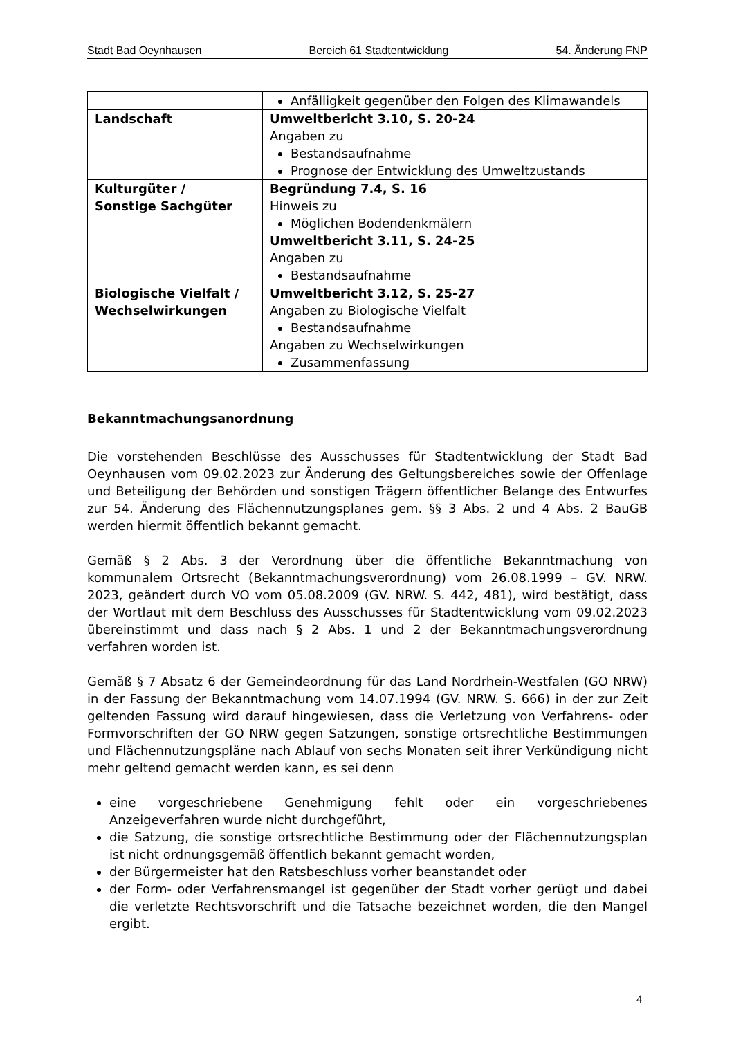Stadt Bad Oeynhausen Bereich 61 Stadtentwicklung 54. Änderung FNP
| | Anfälligkeit gegenüber den Folgen des Klimawandels |
| Landschaft | Umweltbericht 3.10, S. 20-24 Angaben zu Bestandsaufnahme Prognose der Entwicklung des Umweltzustands |
| Kulturgüter / Sonstige Sachgüter | Begründung 7.4, S. 16 Hinweis zu Möglichen Bodendenkmälern Umweltbericht 3.11, S. 24-25 Angaben zu Bestandsaufnahme |
| Biologische Vielfalt / Wechselwirkungen | Umweltbericht 3.12, S. 25-27 Angaben zu Biologische Vielfalt Bestandsaufnahme Angaben zu Wechselwirkungen Zusammenfassung |
Bekanntmachungsanordnung
Die vorstehenden Beschlüsse des Ausschusses für Stadtentwicklung der Stadt Bad Oeynhausen vom 09.02.2023 zur Änderung des Geltungsbereiches sowie der Offenlage und Beteiligung der Behörden und sonstigen Trägern öffentlicher Belange des Entwurfes zur 54. Änderung des Flächennutzungsplanes gem. §§ 3 Abs. 2 und 4 Abs. 2 BauGB werden hiermit öffentlich bekannt gemacht.
Gemäß § 2 Abs. 3 der Verordnung über die öffentliche Bekanntmachung von kommunalem Ortsrecht (Bekanntmachungsverordnung) vom 26.08.1999 – GV. NRW. 2023, geändert durch VO vom 05.08.2009 (GV. NRW. S. 442, 481), wird bestätigt, dass der Wortlaut mit dem Beschluss des Ausschusses für Stadtentwicklung vom 09.02.2023 übereinstimmt und dass nach § 2 Abs. 1 und 2 der Bekanntmachungsverordnung verfahren worden ist.
Gemäß § 7 Absatz 6 der Gemeindeordnung für das Land Nordrhein-Westfalen (GO NRW) in der Fassung der Bekanntmachung vom 14.07.1994 (GV. NRW. S. 666) in der zur Zeit geltenden Fassung wird darauf hingewiesen, dass die Verletzung von Verfahrens- oder Formvorschriften der GO NRW gegen Satzungen, sonstige ortsrechtliche Bestimmungen und Flächennutzungspläne nach Ablauf von sechs Monaten seit ihrer Verkündigung nicht mehr geltend gemacht werden kann, es sei denn
eine vorgeschriebene Genehmigung fehlt oder ein vorgeschriebenes Anzeigeverfahren wurde nicht durchgeführt,
die Satzung, die sonstige ortsrechtliche Bestimmung oder der Flächennutzungsplan ist nicht ordnungsgemäß öffentlich bekannt gemacht worden,
der Bürgermeister hat den Ratsbeschluss vorher beanstandet oder
der Form- oder Verfahrensmangel ist gegenüber der Stadt vorher gerügt und dabei die verletzte Rechtsvorschrift und die Tatsache bezeichnet worden, die den Mangel ergibt.
4